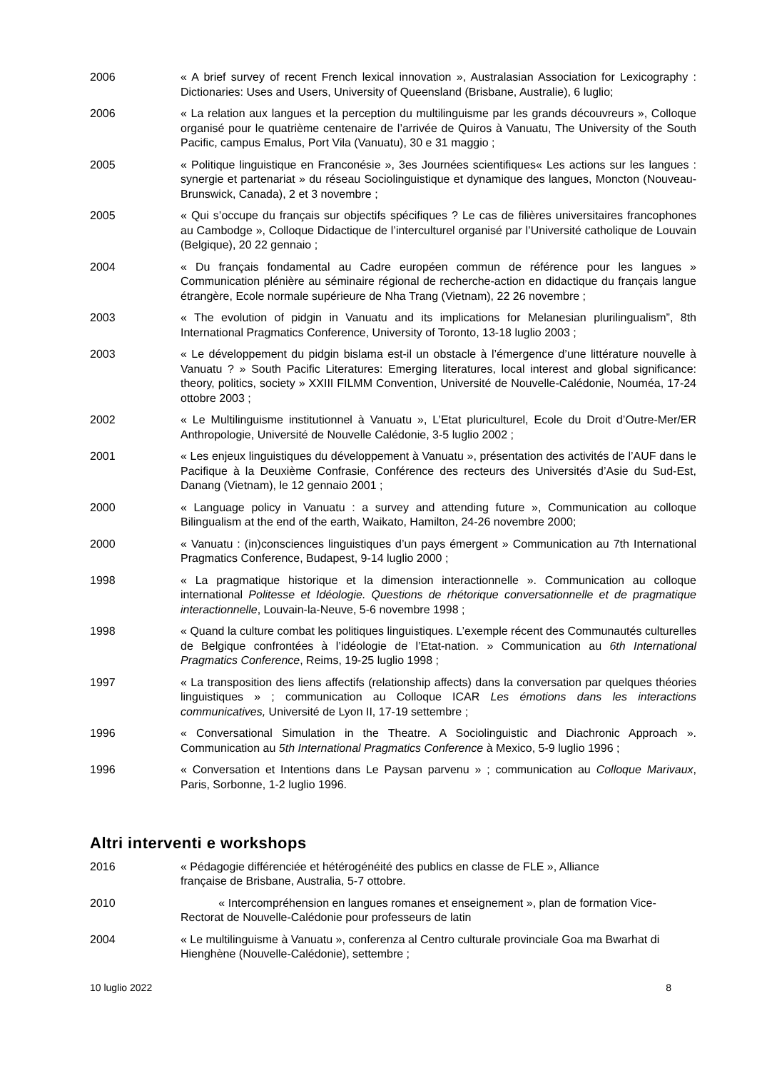2006 « A brief survey of recent French lexical innovation », Australasian Association for Lexicography : Dictionaries: Uses and Users, University of Queensland (Brisbane, Australie), 6 luglio;
2006 « La relation aux langues et la perception du multilinguisme par les grands découvreurs », Colloque organisé pour le quatrième centenaire de l’arrivée de Quiros à Vanuatu, The University of the South Pacific, campus Emalus, Port Vila (Vanuatu), 30 e 31 maggio ;
2005 « Politique linguistique en Franconésie », 3es Journées scientifiques« Les actions sur les langues : synergie et partenariat » du réseau Sociolinguistique et dynamique des langues, Moncton (Nouveau-Brunswick, Canada), 2 et 3 novembre ;
2005 « Qui s’occupe du français sur objectifs spécifiques ? Le cas de filières universitaires francophones au Cambodge », Colloque Didactique de l’interculturel organisé par l’Université catholique de Louvain (Belgique), 20 22 gennaio ;
2004 « Du français fondamental au Cadre européen commun de référence pour les langues » Communication plénière au séminaire régional de recherche-action en didactique du français langue étrangère, Ecole normale supérieure de Nha Trang (Vietnam), 22 26 novembre ;
2003 « The evolution of pidgin in Vanuatu and its implications for Melanesian plurilingualism”, 8th International Pragmatics Conference, University of Toronto, 13-18 luglio 2003 ;
2003 « Le développement du pidgin bislama est-il un obstacle à l’émergence d’une littérature nouvelle à Vanuatu ? » South Pacific Literatures: Emerging literatures, local interest and global significance: theory, politics, society » XXIII FILMM Convention, Université de Nouvelle-Calédonie, Nouméa, 17-24 ottobre 2003 ;
2002 « Le Multilinguisme institutionnel à Vanuatu », L’Etat pluriculturel, Ecole du Droit d’Outre-Mer/ER Anthropologie, Université de Nouvelle Calédonie, 3-5 luglio 2002 ;
2001 « Les enjeux linguistiques du développement à Vanuatu », présentation des activités de l’AUF dans le Pacifique à la Deuxième Confrasie, Conférence des recteurs des Universités d’Asie du Sud-Est, Danang (Vietnam), le 12 gennaio 2001 ;
2000 « Language policy in Vanuatu : a survey and attending future », Communication au colloque Bilingualism at the end of the earth, Waikato, Hamilton, 24-26 novembre 2000;
2000 « Vanuatu : (in)consciences linguistiques d’un pays émergent » Communication au 7th International Pragmatics Conference, Budapest, 9-14 luglio 2000 ;
1998 « La pragmatique historique et la dimension interactionnelle ». Communication au colloque international Politesse et Idéologie. Questions de rhétorique conversationnelle et de pragmatique interactionnelle, Louvain-la-Neuve, 5-6 novembre 1998 ;
1998 « Quand la culture combat les politiques linguistiques. L’exemple récent des Communautés culturelles de Belgique confrontées à l’idéologie de l’Etat-nation. » Communication au 6th International Pragmatics Conference, Reims, 19-25 luglio 1998 ;
1997 « La transposition des liens affectifs (relationship affects) dans la conversation par quelques théories linguistiques » ; communication au Colloque ICAR Les émotions dans les interactions communicatives, Université de Lyon II, 17-19 settembre ;
1996 « Conversational Simulation in the Theatre. A Sociolinguistic and Diachronic Approach ». Communication au 5th International Pragmatics Conference à Mexico, 5-9 luglio 1996 ;
1996 « Conversation et Intentions dans Le Paysan parvenu » ; communication au Colloque Marivaux, Paris, Sorbonne, 1-2 luglio 1996.
Altri interventi e workshops
2016 « Pédagogie différenciée et hétérogénéité des publics en classe de FLE », Alliance
française de Brisbane, Australia, 5-7 ottobre.
2010 « Intercompréhension en langues romanes et enseignement », plan de formation Vice-Rectorat de Nouvelle-Calédonie pour professeurs de latin
2004 « Le multilinguisme à Vanuatu », conferenza al Centro culturale provinciale Goa ma Bwarhat di Hienghène (Nouvelle-Calédonie), settembre ;
10 luglio 2022 8